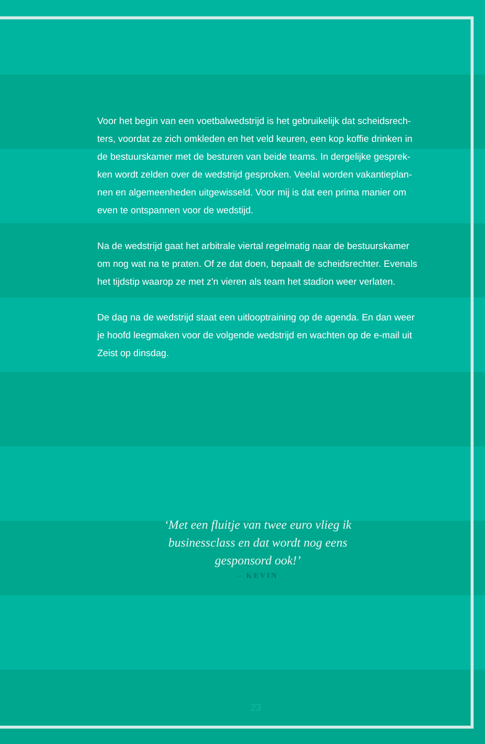Voor het begin van een voetbalwedstrijd is het gebruikelijk dat scheidsrech­ters, voordat ze zich omkleden en het veld keuren, een kop koffie drinken in de bestuurskamer met de besturen van beide teams. In dergelijke gesprek­ken wordt zelden over de wedstrijd gesproken. Veelal worden vakantieplan­nen en algemeenheden uitgewisseld. Voor mij is dat een prima manier om even te ontspannen voor de wedstijd.
Na de wedstrijd gaat het arbitrale viertal regelmatig naar de bestuurskamer om nog wat na te praten. Of ze dat doen, bepaalt de scheidsrechter. Evenals het tijdstip waarop ze met z'n vieren als team het stadion weer verlaten.
De dag na de wedstrijd staat een uitlooptraining op de agenda. En dan weer je hoofd leegmaken voor de volgende wedstrijd en wachten op de e-mail uit Zeist op dinsdag.
‘Met een fluitje van twee euro vlieg ik businessclass en dat wordt nog eens gesponsord ook!’
– KEVIN
23